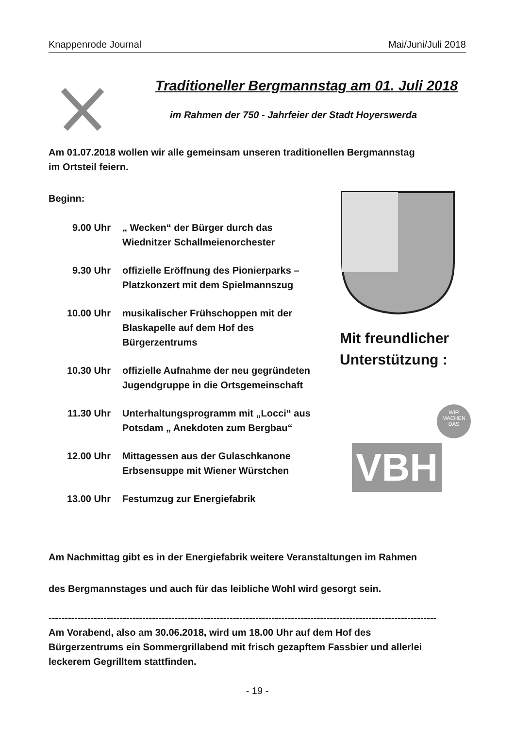Knappenrode Journal Mai/Juni/Juli 2018
Traditioneller Bergmannstag am 01. Juli 2018
im Rahmen der 750 - Jahrfeier der Stadt Hoyerswerda
Am 01.07.2018 wollen wir alle gemeinsam unseren traditionellen Bergmannstag
im Ortsteil feiern.
Beginn:
9.00 Uhr „ Wecken“ der Bürger durch das
Wiednitzer Schallmeienorchester
9.30 Uhr offizielle Eröffnung des Pionierparks –
Platzkonzert mit dem Spielmannszug
10.00 Uhr musikalischer Frühschoppen mit der
Blaskapelle auf dem Hof des
Bürgerzentrums
10.30 Uhr offizielle Aufnahme der neu gegründeten
Jugendgruppe in die Ortsgemeinschaft
11.30 Uhr Unterhaltungsprogramm mit „Locci“ aus
Potsdam „ Anekdoten zum Bergbau“
12.00 Uhr Mittagessen aus der Gulaschkanone
Erbsensuppe mit Wiener Würstchen
13.00 Uhr Festumzug zur Energiefabrik
Am Nachmittag gibt es in der Energiefabrik weitere Veranstaltungen im Rahmen
des Bergmannstages und auch für das leibliche Wohl wird gesorgt sein.
------------------------------------------------------------------------------------------------------------------------
Am Vorabend, also am 30.06.2018, wird um 18.00 Uhr auf dem Hof des
Bürgerzentrums ein Sommergrillabend mit frisch gezapftem Fassbier und allerlei
leckerem Gegrilltem stattfinden.
- 19 -
Mit freundlicher
Unterstützung :
WIR
MACHEN
DAS
VBH